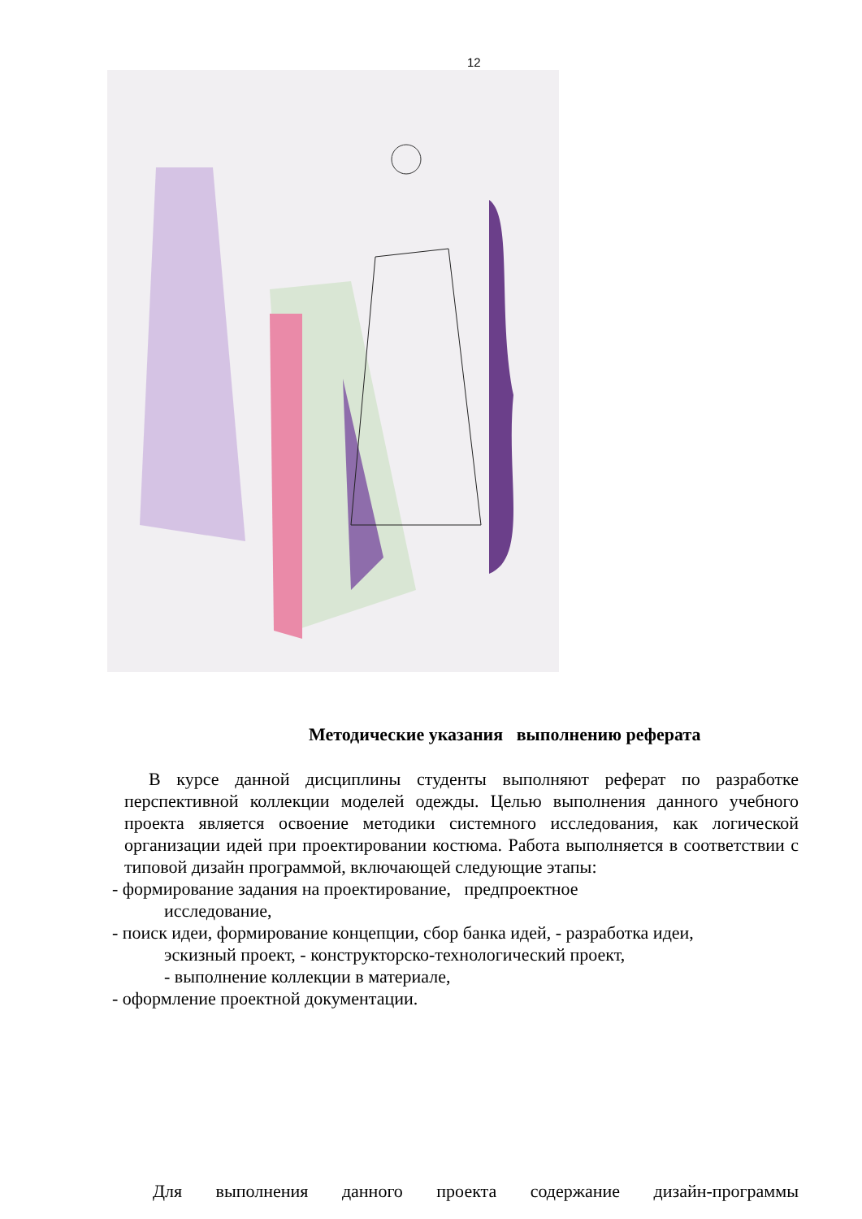12
Методические указания выполнению реферата
В курсе данной дисциплины студенты выполняют реферат по разработке перспективной коллекции моделей одежды. Целью выполнения данного учебного проекта является освоение методики системного исследования, как логической организации идей при проектировании костюма. Работа выполняется в соответствии с типовой дизайн программой, включающей следующие этапы:
- формирование задания на проектирование, предпроектное
исследование,
- поиск идеи, формирование концепции, сбор банка идей, - разработка идеи,
эскизный проект, - конструкторско-технологический проект,
- выполнение коллекции в материале,
- оформление проектной документации.
Для выполнения данного проекта содержание дизайн-программы